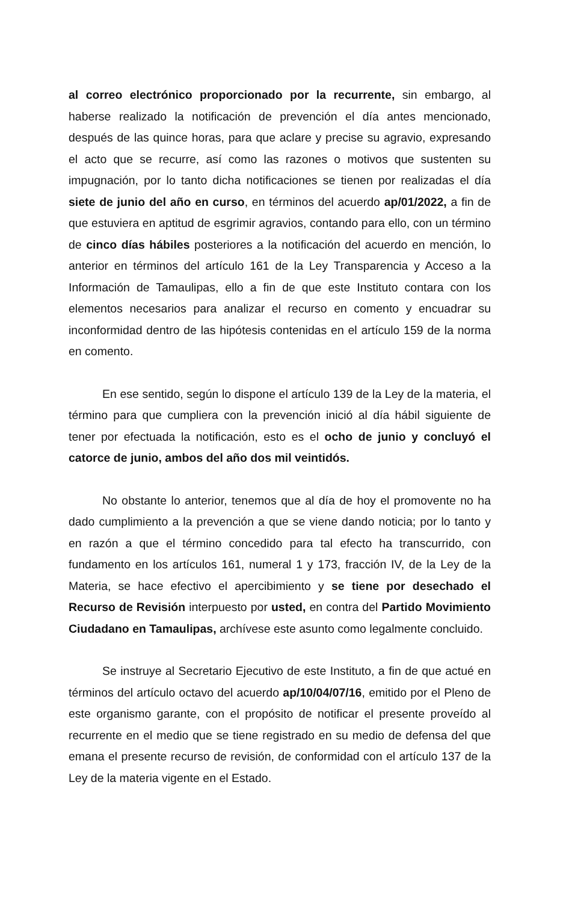al correo electrónico proporcionado por la recurrente, sin embargo, al haberse realizado la notificación de prevención el día antes mencionado, después de las quince horas, para que aclare y precise su agravio, expresando el acto que se recurre, así como las razones o motivos que sustenten su impugnación, por lo tanto dicha notificaciones se tienen por realizadas el día siete de junio del año en curso, en términos del acuerdo ap/01/2022, a fin de que estuviera en aptitud de esgrimir agravios, contando para ello, con un término de cinco días hábiles posteriores a la notificación del acuerdo en mención, lo anterior en términos del artículo 161 de la Ley Transparencia y Acceso a la Información de Tamaulipas, ello a fin de que este Instituto contara con los elementos necesarios para analizar el recurso en comento y encuadrar su inconformidad dentro de las hipótesis contenidas en el artículo 159 de la norma en comento.
En ese sentido, según lo dispone el artículo 139 de la Ley de la materia, el término para que cumpliera con la prevención inició al día hábil siguiente de tener por efectuada la notificación, esto es el ocho de junio y concluyó el catorce de junio, ambos del año dos mil veintidós.
No obstante lo anterior, tenemos que al día de hoy el promovente no ha dado cumplimiento a la prevención a que se viene dando noticia; por lo tanto y en razón a que el término concedido para tal efecto ha transcurrido, con fundamento en los artículos 161, numeral 1 y 173, fracción IV, de la Ley de la Materia, se hace efectivo el apercibimiento y se tiene por desechado el Recurso de Revisión interpuesto por usted, en contra del Partido Movimiento Ciudadano en Tamaulipas, archívese este asunto como legalmente concluido.
Se instruye al Secretario Ejecutivo de este Instituto, a fin de que actué en términos del artículo octavo del acuerdo ap/10/04/07/16, emitido por el Pleno de este organismo garante, con el propósito de notificar el presente proveído al recurrente en el medio que se tiene registrado en su medio de defensa del que emana el presente recurso de revisión, de conformidad con el artículo 137 de la Ley de la materia vigente en el Estado.